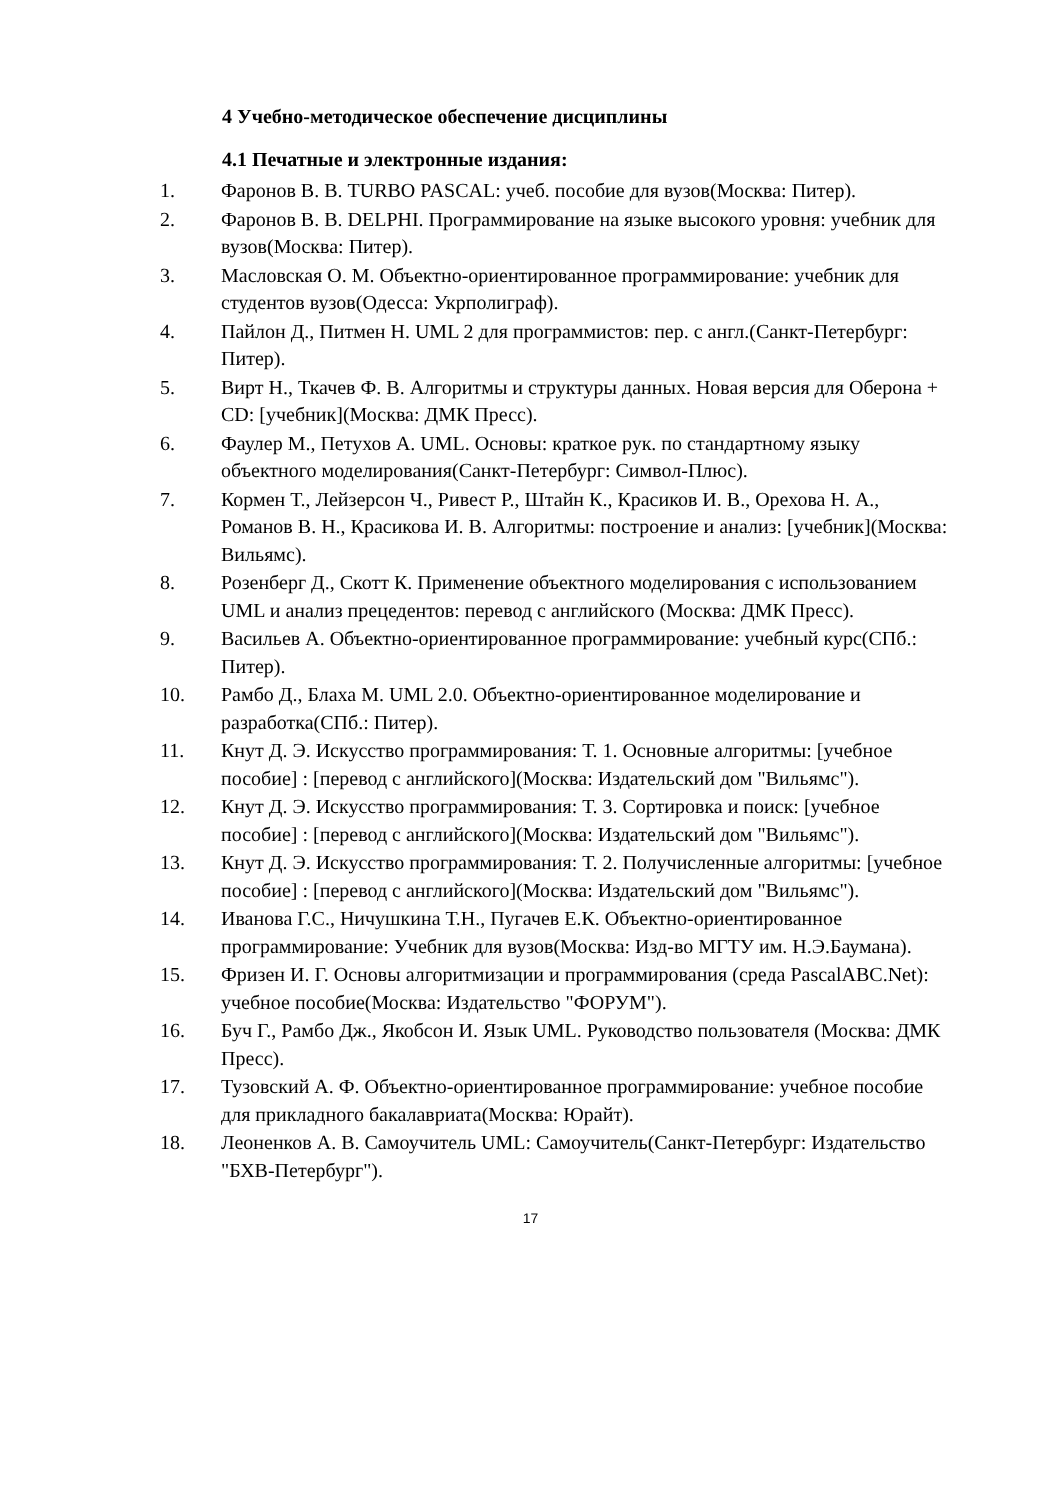4 Учебно-методическое обеспечение дисциплины
4.1 Печатные и электронные издания:
1. Фаронов В. В. TURBO PASCAL: учеб. пособие для вузов(Москва: Питер).
2. Фаронов В. В. DELPHI. Программирование на языке высокого уровня: учебник для вузов(Москва: Питер).
3. Масловская О. М. Объектно-ориентированное программирование: учебник для студентов вузов(Одесса: Укрполиграф).
4. Пайлон Д., Питмен Н. UML 2 для программистов: пер. с англ.(Санкт-Петербург: Питер).
5. Вирт Н., Ткачев Ф. В. Алгоритмы и структуры данных. Новая версия для Оберона + CD: [учебник](Москва: ДМК Пресс).
6. Фаулер М., Петухов А. UML. Основы: краткое рук. по стандартному языку объектного моделирования(Санкт-Петербург: Символ-Плюс).
7. Кормен Т., Лейзерсон Ч., Ривест Р., Штайн К., Красиков И. В., Орехова Н. А., Романов В. Н., Красикова И. В. Алгоритмы: построение и анализ: [учебник](Москва: Вильямс).
8. Розенберг Д., Скотт К. Применение объектного моделирования с использованием UML и анализ прецедентов: перевод с английского (Москва: ДМК Пресс).
9. Васильев А. Объектно-ориентированное программирование: учебный курс(СПб.: Питер).
10. Рамбо Д., Блаха М. UML 2.0. Объектно-ориентированное моделирование и разработка(СПб.: Питер).
11. Кнут Д. Э. Искусство программирования: Т. 1. Основные алгоритмы: [учебное пособие] : [перевод с английского](Москва: Издательский дом "Вильямс").
12. Кнут Д. Э. Искусство программирования: Т. 3. Сортировка и поиск: [учебное пособие] : [перевод с английского](Москва: Издательский дом "Вильямс").
13. Кнут Д. Э. Искусство программирования: Т. 2. Получисленные алгоритмы: [учебное пособие] : [перевод с английского](Москва: Издательский дом "Вильямс").
14. Иванова Г.С., Ничушкина Т.Н., Пугачев Е.К. Объектно-ориентированное программирование: Учебник для вузов(Москва: Изд-во МГТУ им. Н.Э.Баумана).
15. Фризен И. Г. Основы алгоритмизации и программирования (среда PascalABC.Net): учебное пособие(Москва: Издательство "ФОРУМ").
16. Буч Г., Рамбо Дж., Якобсон И. Язык UML. Руководство пользователя (Москва: ДМК Пресс).
17. Тузовский А. Ф. Объектно-ориентированное программирование: учебное пособие для прикладного бакалавриата(Москва: Юрайт).
18. Леоненков А. В. Самоучитель UML: Самоучитель(Санкт-Петербург: Издательство "БХВ-Петербург").
17